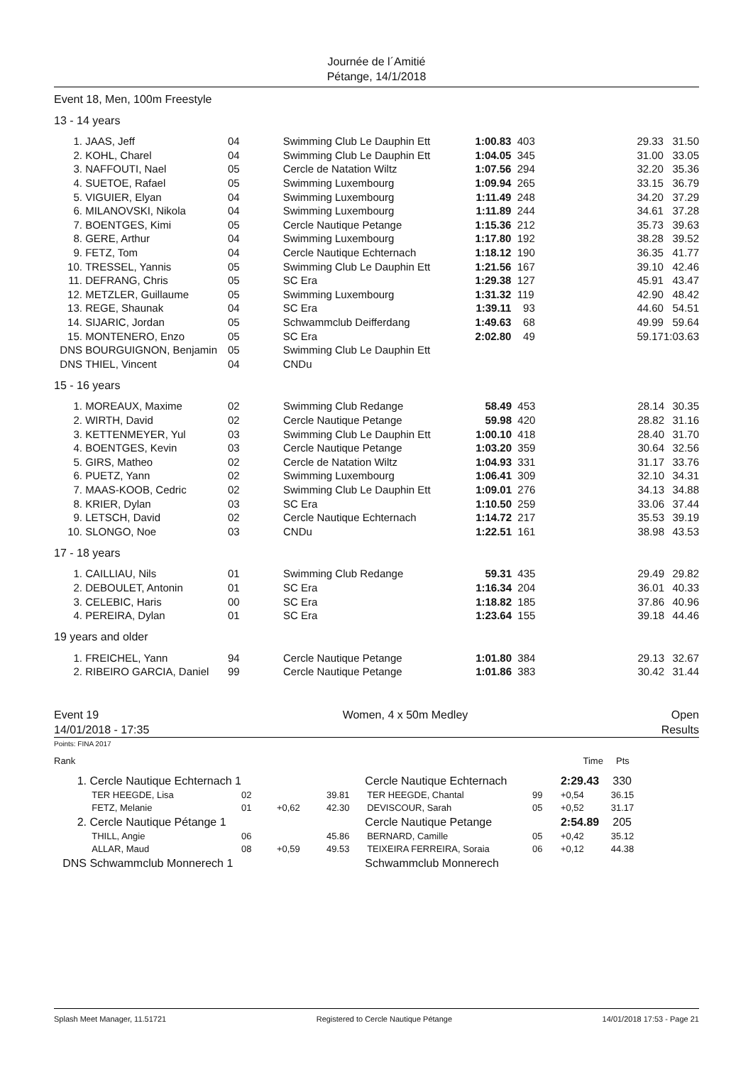Journée de l´Amitié
Pétange, 14/1/2018
Event 18, Men, 100m Freestyle
13 - 14 years
| 1. | JAAS, Jeff | 04 | Swimming Club Le Dauphin Ett | 1:00.83 | 403 | 29.33 | 31.50 |
| 2. | KOHL, Charel | 04 | Swimming Club Le Dauphin Ett | 1:04.05 | 345 | 31.00 | 33.05 |
| 3. | NAFFOUTI, Nael | 05 | Cercle de Natation Wiltz | 1:07.56 | 294 | 32.20 | 35.36 |
| 4. | SUETOE, Rafael | 05 | Swimming Luxembourg | 1:09.94 | 265 | 33.15 | 36.79 |
| 5. | VIGUIER, Elyan | 04 | Swimming Luxembourg | 1:11.49 | 248 | 34.20 | 37.29 |
| 6. | MILANOVSKI, Nikola | 04 | Swimming Luxembourg | 1:11.89 | 244 | 34.61 | 37.28 |
| 7. | BOENTGES, Kimi | 05 | Cercle Nautique Petange | 1:15.36 | 212 | 35.73 | 39.63 |
| 8. | GERE, Arthur | 04 | Swimming Luxembourg | 1:17.80 | 192 | 38.28 | 39.52 |
| 9. | FETZ, Tom | 04 | Cercle Nautique Echternach | 1:18.12 | 190 | 36.35 | 41.77 |
| 10. | TRESSEL, Yannis | 05 | Swimming Club Le Dauphin Ett | 1:21.56 | 167 | 39.10 | 42.46 |
| 11. | DEFRANG, Chris | 05 | SC Era | 1:29.38 | 127 | 45.91 | 43.47 |
| 12. | METZLER, Guillaume | 05 | Swimming Luxembourg | 1:31.32 | 119 | 42.90 | 48.42 |
| 13. | REGE, Shaunak | 04 | SC Era | 1:39.11 | 93 | 44.60 | 54.51 |
| 14. | SIJARIC, Jordan | 05 | Schwammclub Deifferdang | 1:49.63 | 68 | 49.99 | 59.64 |
| 15. | MONTENERO, Enzo | 05 | SC Era | 2:02.80 | 49 | 59.17 | 1:03.63 |
| DNS | BOURGUIGNON, Benjamin | 05 | Swimming Club Le Dauphin Ett | | | | |
| DNS | THIEL, Vincent | 04 | CNDu | | | | |
15 - 16 years
| 1. | MOREAUX, Maxime | 02 | Swimming Club Redange | 58.49 | 453 | 28.14 | 30.35 |
| 2. | WIRTH, David | 02 | Cercle Nautique Petange | 59.98 | 420 | 28.82 | 31.16 |
| 3. | KETTENMEYER, Yul | 03 | Swimming Club Le Dauphin Ett | 1:00.10 | 418 | 28.40 | 31.70 |
| 4. | BOENTGES, Kevin | 03 | Cercle Nautique Petange | 1:03.20 | 359 | 30.64 | 32.56 |
| 5. | GIRS, Matheo | 02 | Cercle de Natation Wiltz | 1:04.93 | 331 | 31.17 | 33.76 |
| 6. | PUETZ, Yann | 02 | Swimming Luxembourg | 1:06.41 | 309 | 32.10 | 34.31 |
| 7. | MAAS-KOOB, Cedric | 02 | Swimming Club Le Dauphin Ett | 1:09.01 | 276 | 34.13 | 34.88 |
| 8. | KRIER, Dylan | 03 | SC Era | 1:10.50 | 259 | 33.06 | 37.44 |
| 9. | LETSCH, David | 02 | Cercle Nautique Echternach | 1:14.72 | 217 | 35.53 | 39.19 |
| 10. | SLONGO, Noe | 03 | CNDu | 1:22.51 | 161 | 38.98 | 43.53 |
17 - 18 years
| 1. | CAILLIAU, Nils | 01 | Swimming Club Redange | 59.31 | 435 | 29.49 | 29.82 |
| 2. | DEBOULET, Antonin | 01 | SC Era | 1:16.34 | 204 | 36.01 | 40.33 |
| 3. | CELEBIC, Haris | 00 | SC Era | 1:18.82 | 185 | 37.86 | 40.96 |
| 4. | PEREIRA, Dylan | 01 | SC Era | 1:23.64 | 155 | 39.18 | 44.46 |
19 years and older
| 1. | FREICHEL, Yann | 94 | Cercle Nautique Petange | 1:01.80 | 384 | 29.13 | 32.67 |
| 2. | RIBEIRO GARCIA, Daniel | 99 | Cercle Nautique Petange | 1:01.86 | 383 | 30.42 | 31.44 |
Event 19
14/01/2018 - 17:35
Women, 4 x 50m Medley Open
Results
Points: FINA 2017
| Rank | | | | | | | Time | Pts |
| 1. | Cercle Nautique Echternach 1 | | | | Cercle Nautique Echternach | | 2:29.43 | 330 |
| | TER HEEGDE, Lisa | 02 | | 39.81 | TER HEEGDE, Chantal | 99 | +0,54 | 36.15 |
| | FETZ, Melanie | 01 | +0,62 | 42.30 | DEVISCOUR, Sarah | 05 | +0,52 | 31.17 |
| 2. | Cercle Nautique Pétange 1 | | | | Cercle Nautique Petange | | 2:54.89 | 205 |
| | THILL, Angie | 06 | | 45.86 | BERNARD, Camille | 05 | +0,42 | 35.12 |
| | ALLAR, Maud | 08 | +0,59 | 49.53 | TEIXEIRA FERREIRA, Soraia | 06 | +0,12 | 44.38 |
| DNS | Schwammclub Monnerech 1 | | | | Schwammclub Monnerech | | | |
Splash Meet Manager, 11.51721 Registered to Cercle Nautique Pétange 14/01/2018 17:53 - Page 21